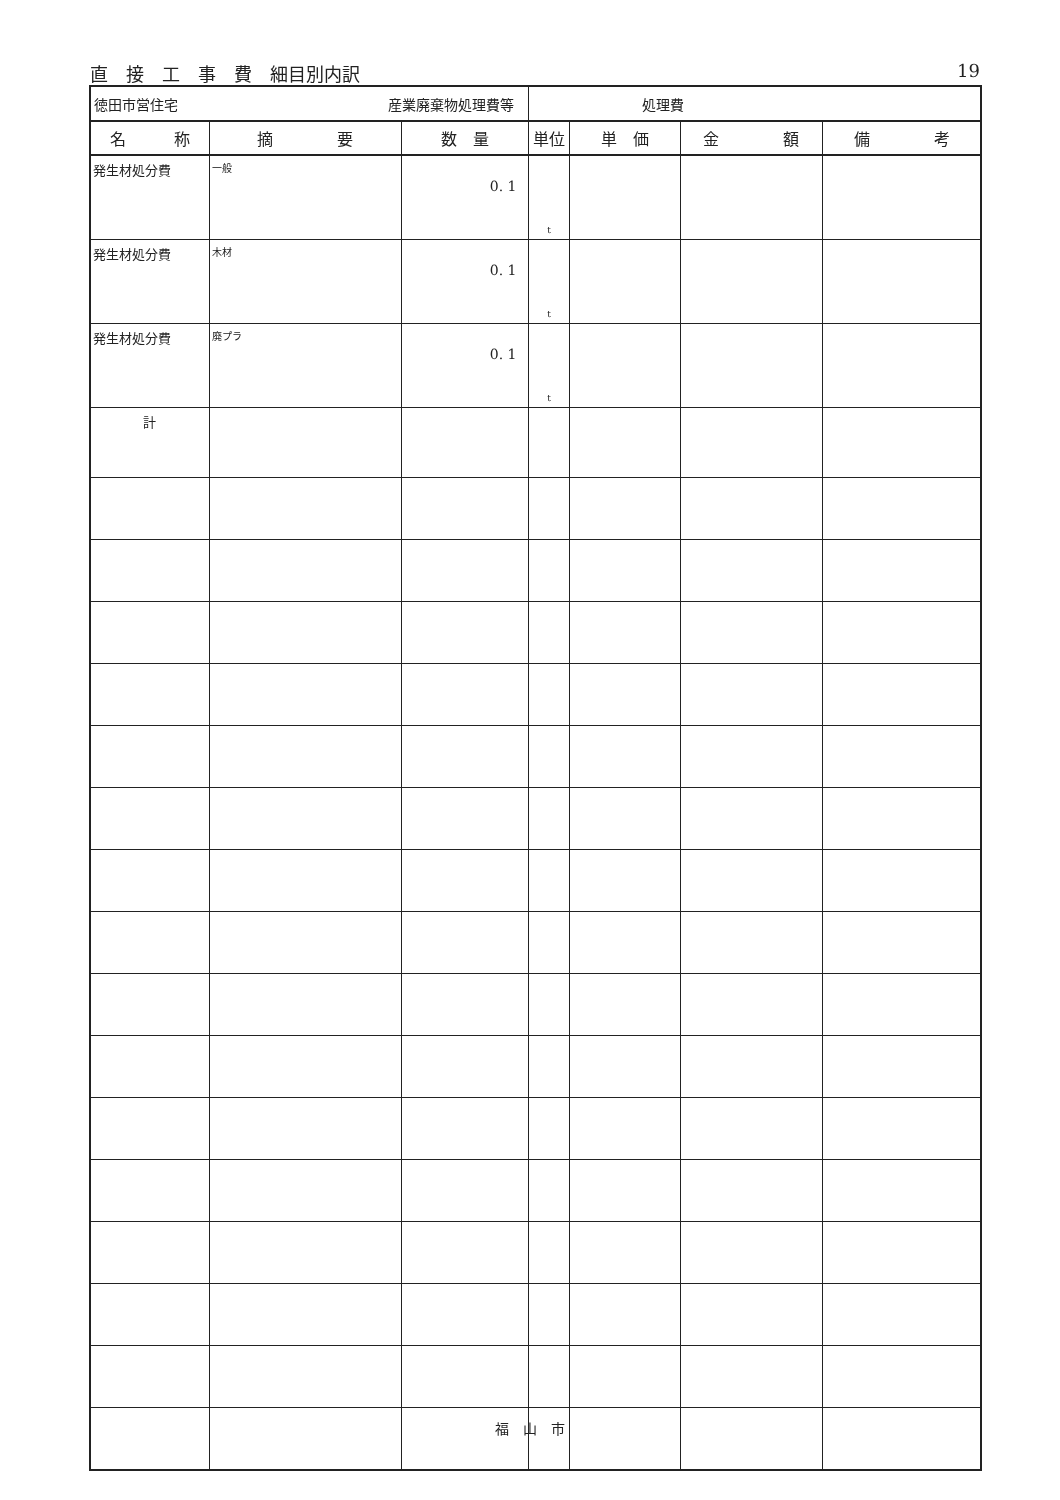直　接　工　事　費　細目別内訳 19
| 徳田市営住宅 産業廃棄物処理費等 | | | 処理費 | | | |
| 名 称 | 摘 要 | 数 量 | 単位 | 単 価 | 金 額 | 備 考 |
| 発生材処分費 | 一般 | 0. 1 | t | | | |
| 発生材処分費 | 木材 | 0. 1 | t | | | |
| 発生材処分費 | 廃プラ | 0. 1 | t | | | |
| 計 | | | | | | |
福　山　市